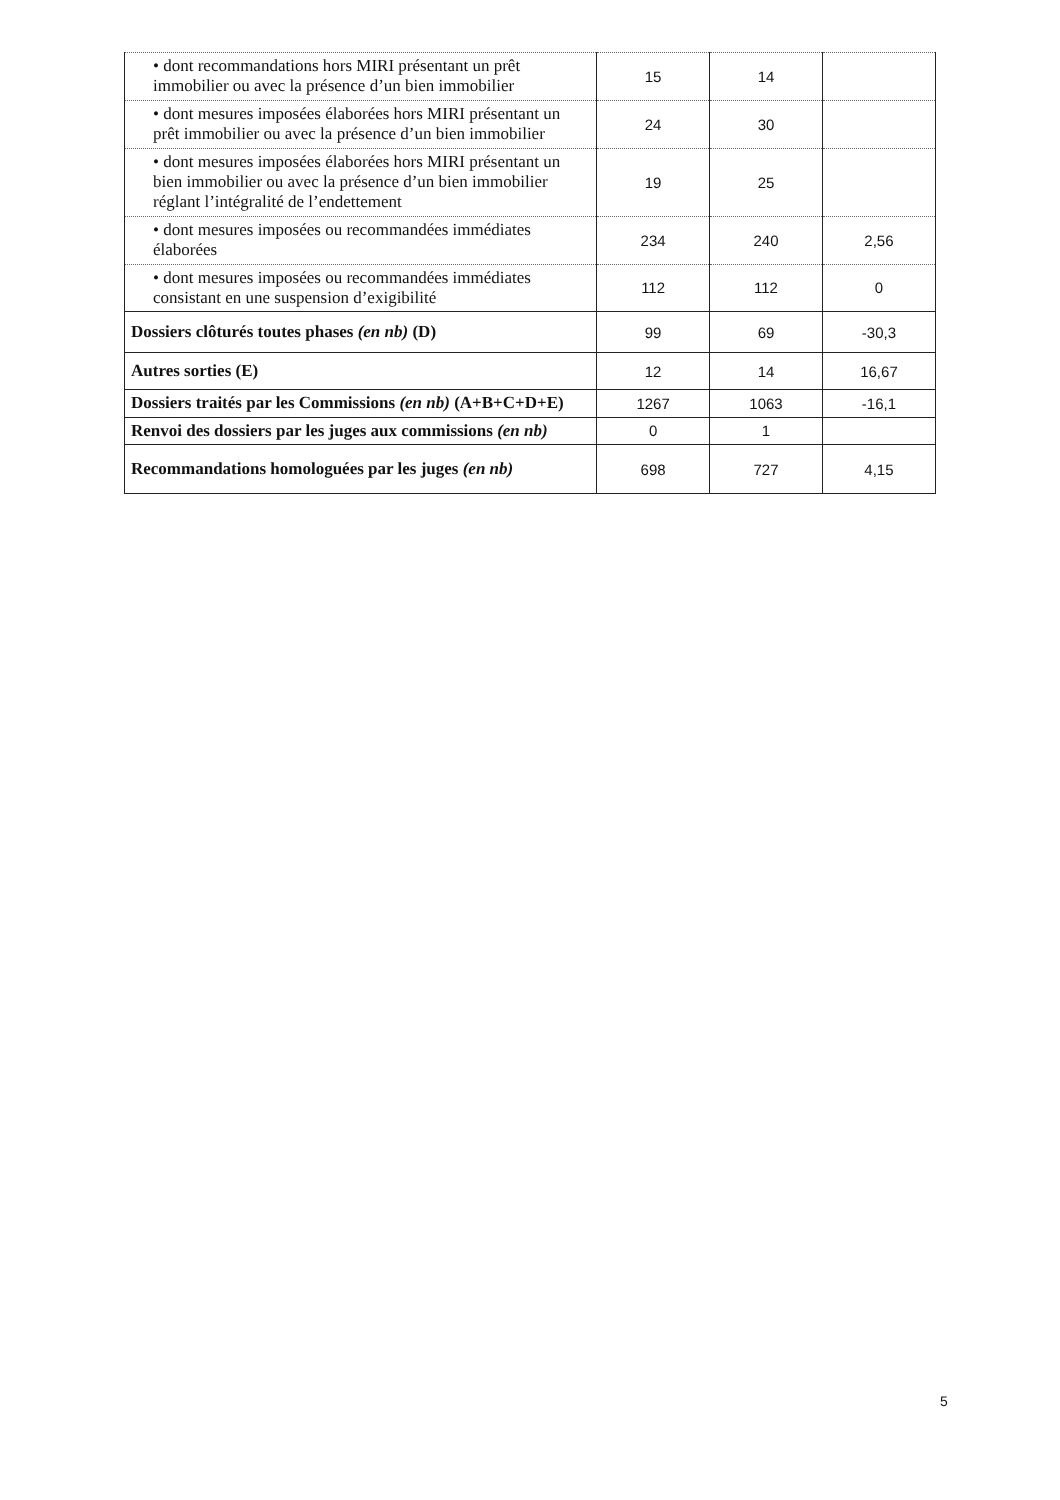| • dont recommandations hors MIRI présentant un prêt immobilier ou avec la présence d’un bien immobilier | 15 | 14 | |
| • dont mesures imposées élaborées hors MIRI présentant un prêt immobilier ou avec la présence d’un bien immobilier | 24 | 30 | |
| • dont mesures imposées élaborées hors MIRI présentant un bien immobilier ou avec la présence d’un bien immobilier réglant l’intégralité de l’endettement | 19 | 25 | |
| • dont mesures imposées ou recommandées immédiates élaborées | 234 | 240 | 2,56 |
| • dont mesures imposées ou recommandées immédiates consistant en une suspension d’exigibilité | 112 | 112 | 0 |
| Dossiers clôturés toutes phases (en nb) (D) | 99 | 69 | -30,3 |
| Autres sorties (E) | 12 | 14 | 16,67 |
| Dossiers traités par les Commissions (en nb) (A+B+C+D+E) | 1267 | 1063 | -16,1 |
| Renvoi des dossiers par les juges aux commissions (en nb) | 0 | 1 | |
| Recommandations homologuées par les juges (en nb) | 698 | 727 | 4,15 |
5